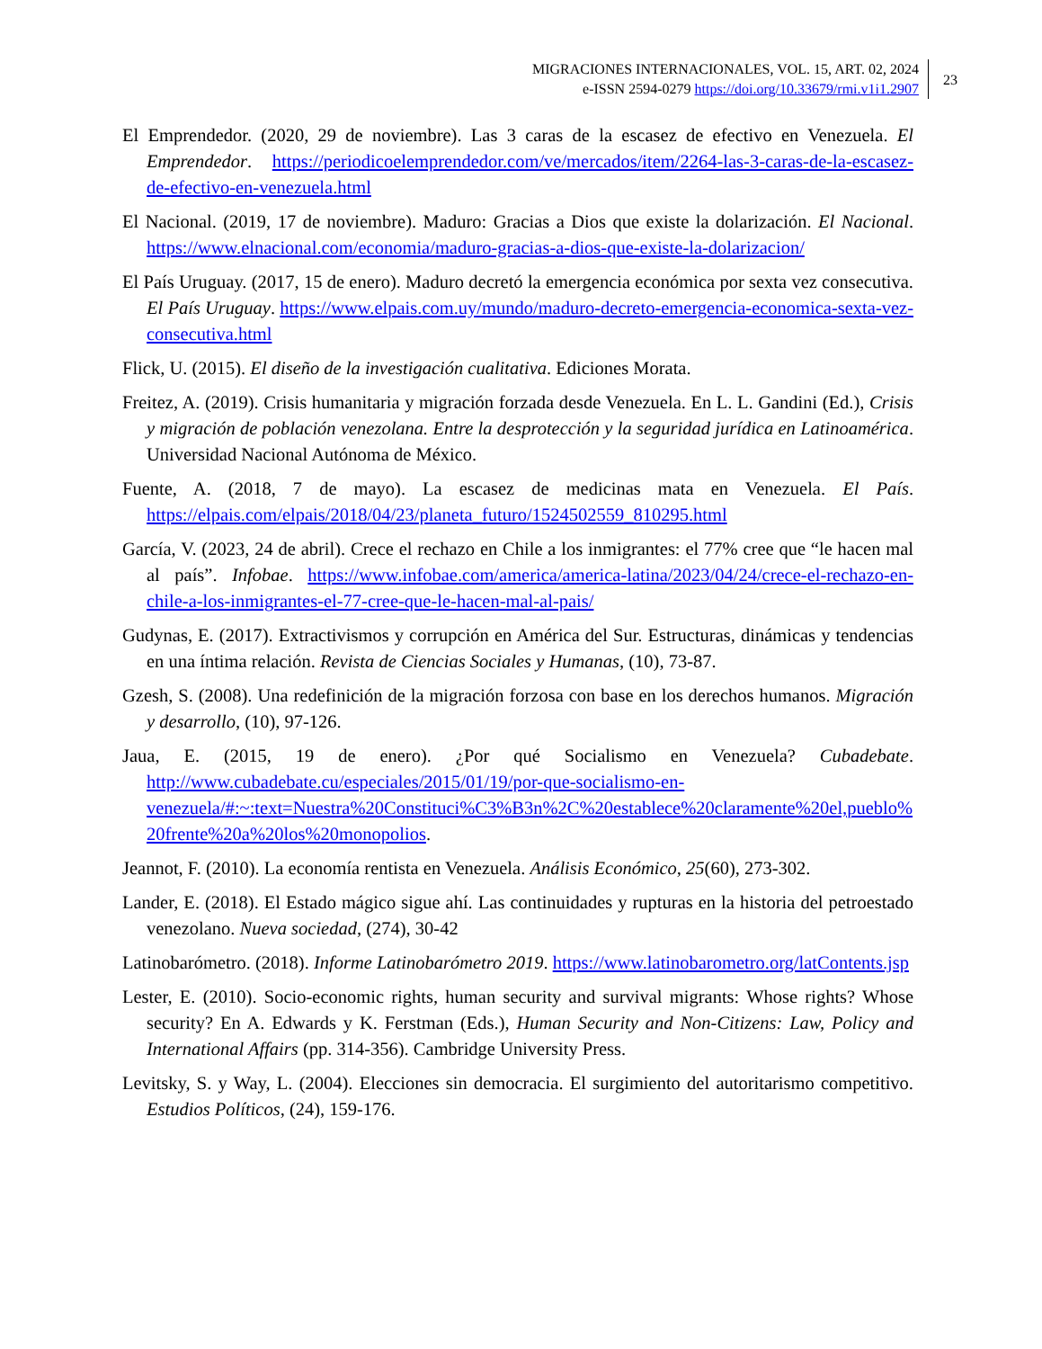MIGRACIONES INTERNACIONALES, VOL. 15, ART. 02, 2024
e-ISSN 2594-0279 https://doi.org/10.33679/rmi.v1i1.2907
23
El Emprendedor. (2020, 29 de noviembre). Las 3 caras de la escasez de efectivo en Venezuela. El Emprendedor. https://periodicoelemprendedor.com/ve/mercados/item/2264-las-3-caras-de-la-escasez-de-efectivo-en-venezuela.html
El Nacional. (2019, 17 de noviembre). Maduro: Gracias a Dios que existe la dolarización. El Nacional. https://www.elnacional.com/economia/maduro-gracias-a-dios-que-existe-la-dolarizacion/
El País Uruguay. (2017, 15 de enero). Maduro decretó la emergencia económica por sexta vez consecutiva. El País Uruguay. https://www.elpais.com.uy/mundo/maduro-decreto-emergencia-economica-sexta-vez-consecutiva.html
Flick, U. (2015). El diseño de la investigación cualitativa. Ediciones Morata.
Freitez, A. (2019). Crisis humanitaria y migración forzada desde Venezuela. En L. L. Gandini (Ed.), Crisis y migración de población venezolana. Entre la desprotección y la seguridad jurídica en Latinoamérica. Universidad Nacional Autónoma de México.
Fuente, A. (2018, 7 de mayo). La escasez de medicinas mata en Venezuela. El País. https://elpais.com/elpais/2018/04/23/planeta_futuro/1524502559_810295.html
García, V. (2023, 24 de abril). Crece el rechazo en Chile a los inmigrantes: el 77% cree que “le hacen mal al país”. Infobae. https://www.infobae.com/america/america-latina/2023/04/24/crece-el-rechazo-en-chile-a-los-inmigrantes-el-77-cree-que-le-hacen-mal-al-pais/
Gudynas, E. (2017). Extractivismos y corrupción en América del Sur. Estructuras, dinámicas y tendencias en una íntima relación. Revista de Ciencias Sociales y Humanas, (10), 73-87.
Gzesh, S. (2008). Una redefinición de la migración forzosa con base en los derechos humanos. Migración y desarrollo, (10), 97-126.
Jaua, E. (2015, 19 de enero). ¿Por qué Socialismo en Venezuela? Cubadebate. http://www.cubadebate.cu/especiales/2015/01/19/por-que-socialismo-en-venezuela/#:~:text=Nuestra%20Constituci%C3%B3n%2C%20establece%20claramente%20el,pueblo%20frente%20a%20los%20monopolios.
Jeannot, F. (2010). La economía rentista en Venezuela. Análisis Económico, 25(60), 273-302.
Lander, E. (2018). El Estado mágico sigue ahí. Las continuidades y rupturas en la historia del petroestado venezolano. Nueva sociedad, (274), 30-42
Latinobarómetro. (2018). Informe Latinobarómetro 2019. https://www.latinobarometro.org/latContents.jsp
Lester, E. (2010). Socio-economic rights, human security and survival migrants: Whose rights? Whose security? En A. Edwards y K. Ferstman (Eds.), Human Security and Non-Citizens: Law, Policy and International Affairs (pp. 314-356). Cambridge University Press.
Levitsky, S. y Way, L. (2004). Elecciones sin democracia. El surgimiento del autoritarismo competitivo. Estudios Políticos, (24), 159-176.